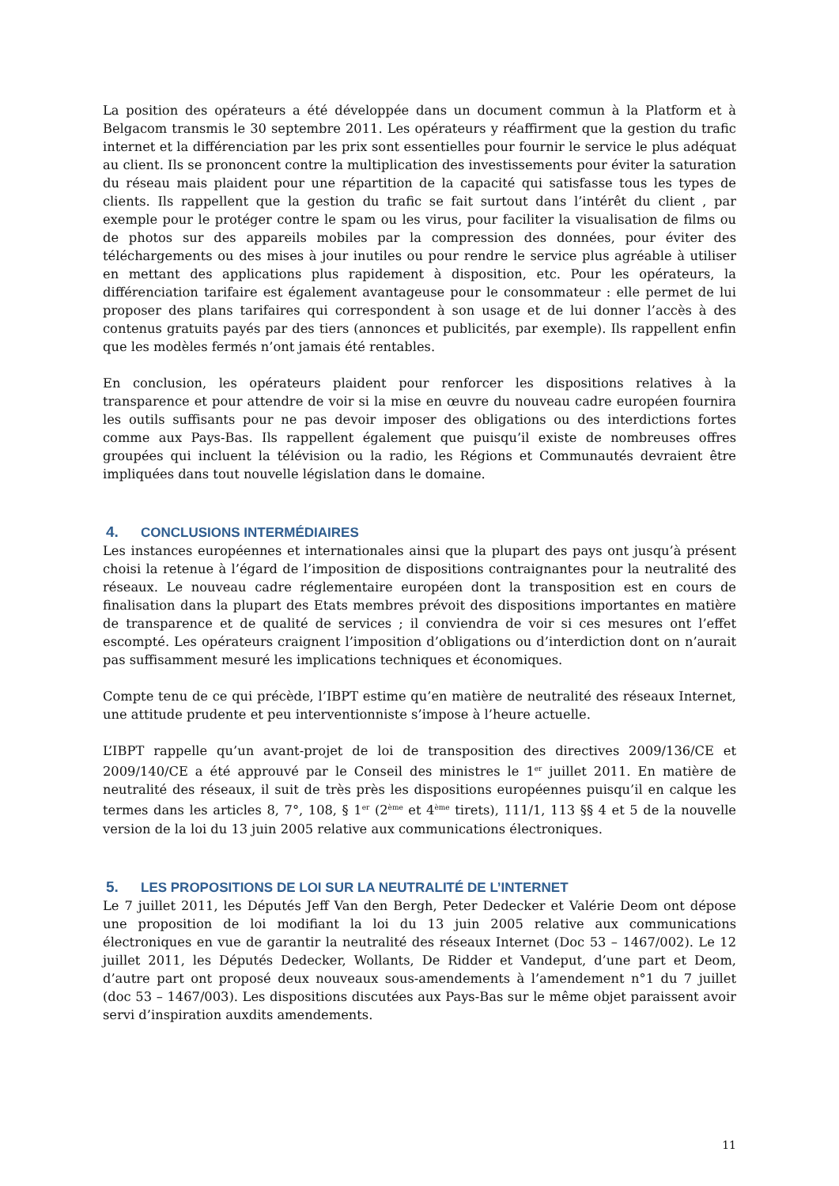La position des opérateurs a été développée dans un document commun à la Platform et à Belgacom transmis le 30 septembre 2011. Les opérateurs y réaffirment que la gestion du trafic internet et la différenciation par les prix sont essentielles pour fournir le service le plus adéquat au client. Ils se prononcent contre la multiplication des investissements pour éviter la saturation du réseau mais plaident pour une répartition de la capacité qui satisfasse tous les types de clients. Ils rappellent que la gestion du trafic se fait surtout dans l’intérêt du client , par exemple pour le protéger contre le spam ou les virus, pour faciliter la visualisation de films ou de photos sur des appareils mobiles par la compression des données, pour éviter des téléchargements ou des mises à jour inutiles ou pour rendre le service plus agréable à utiliser en mettant des applications plus rapidement à disposition, etc. Pour les opérateurs, la différenciation tarifaire est également avantageuse pour le consommateur : elle permet de lui proposer des plans tarifaires qui correspondent à son usage et de lui donner l’accès à des contenus gratuits payés par des tiers (annonces et publicités, par exemple). Ils rappellent enfin que les modèles fermés n’ont jamais été rentables.
En conclusion, les opérateurs plaident pour renforcer les dispositions relatives à la transparence et pour attendre de voir si la mise en œuvre du nouveau cadre européen fournira les outils suffisants pour ne pas devoir imposer des obligations ou des interdictions fortes comme aux Pays-Bas. Ils rappellent également que puisqu’il existe de nombreuses offres groupées qui incluent la télévision ou la radio, les Régions et Communautés devraient être impliquées dans tout nouvelle législation dans le domaine.
4. CONCLUSIONS INTERMÉDIAIRES
Les instances européennes et internationales ainsi que la plupart des pays ont jusqu’à présent choisi la retenue à l’égard de l’imposition de dispositions contraignantes pour la neutralité des réseaux. Le nouveau cadre réglementaire européen dont la transposition est en cours de finalisation dans la plupart des Etats membres prévoit des dispositions importantes en matière de transparence et de qualité de services ; il conviendra de voir si ces mesures ont l’effet escompté. Les opérateurs craignent l’imposition d’obligations ou d’interdiction dont on n’aurait pas suffisamment mesuré les implications techniques et économiques.
Compte tenu de ce qui précède, l’IBPT estime qu’en matière de neutralité des réseaux Internet, une attitude prudente et peu interventionniste s’impose à l’heure actuelle.
L’IBPT rappelle qu’un avant-projet de loi de transposition des directives 2009/136/CE et 2009/140/CE a été approuvé par le Conseil des ministres le 1<sup>er</sup> juillet 2011. En matière de neutralité des réseaux, il suit de très près les dispositions européennes puisqu’il en calque les termes dans les articles 8, 7°, 108, § 1<sup>er</sup> (2<sup>ème</sup> et 4<sup>ème</sup> tirets), 111/1, 113 §§ 4 et 5 de la nouvelle version de la loi du 13 juin 2005 relative aux communications électroniques.
5. LES PROPOSITIONS DE LOI SUR LA NEUTRALITÉ DE L’INTERNET
Le 7 juillet 2011, les Députés Jeff Van den Bergh, Peter Dedecker et Valérie Deom ont dépose une proposition de loi modifiant la loi du 13 juin 2005 relative aux communications électroniques en vue de garantir la neutralité des réseaux Internet (Doc 53 – 1467/002). Le 12 juillet 2011, les Députés Dedecker, Wollants, De Ridder et Vandeput, d’une part et Deom, d’autre part ont proposé deux nouveaux sous-amendements à l’amendement n°1 du 7 juillet (doc 53 – 1467/003). Les dispositions discutées aux Pays-Bas sur le même objet paraissent avoir servi d’inspiration auxdits amendements.
11